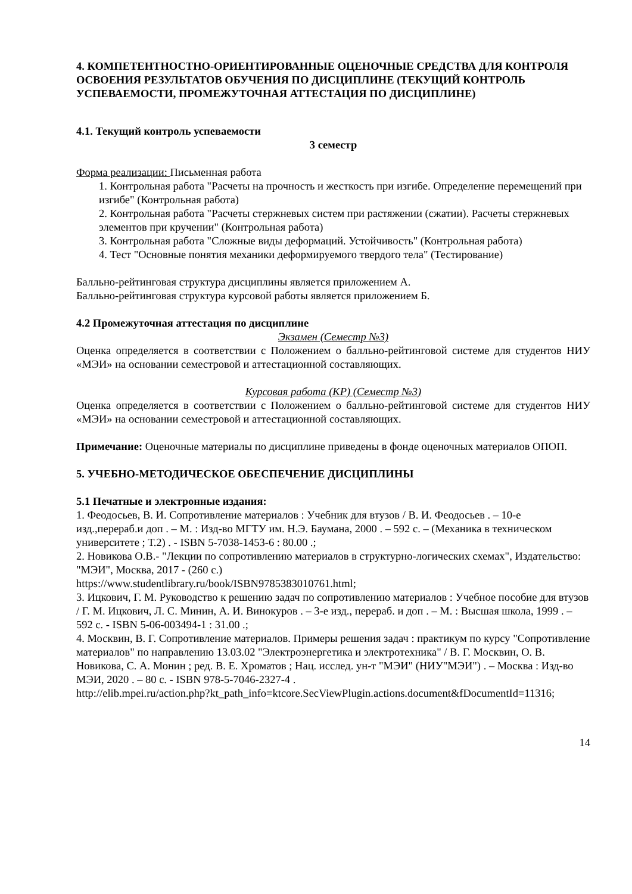4. КОМПЕТЕНТНОСТНО-ОРИЕНТИРОВАННЫЕ ОЦЕНОЧНЫЕ СРЕДСТВА ДЛЯ КОНТРОЛЯ ОСВОЕНИЯ РЕЗУЛЬТАТОВ ОБУЧЕНИЯ ПО ДИСЦИПЛИНЕ (ТЕКУЩИЙ КОНТРОЛЬ УСПЕВАЕМОСТИ, ПРОМЕЖУТОЧНАЯ АТТЕСТАЦИЯ ПО ДИСЦИПЛИНЕ)
4.1. Текущий контроль успеваемости
3 семестр
Форма реализации: Письменная работа
1. Контрольная работа "Расчеты на прочность и жесткость при изгибе. Определение перемещений при изгибе" (Контрольная работа)
2. Контрольная работа "Расчеты стержневых систем при растяжении (сжатии). Расчеты стержневых элементов при кручении" (Контрольная работа)
3. Контрольная работа "Сложные виды деформаций. Устойчивость" (Контрольная работа)
4. Тест "Основные понятия механики деформируемого твердого тела" (Тестирование)
Балльно-рейтинговая структура дисциплины является приложением А.
Балльно-рейтинговая структура курсовой работы является приложением Б.
4.2 Промежуточная аттестация по дисциплине
Экзамен (Семестр №3)
Оценка определяется в соответствии с Положением о балльно-рейтинговой системе для студентов НИУ «МЭИ» на основании семестровой и аттестационной составляющих.
Курсовая работа (КР) (Семестр №3)
Оценка определяется в соответствии с Положением о балльно-рейтинговой системе для студентов НИУ «МЭИ» на основании семестровой и аттестационной составляющих.
Примечание: Оценочные материалы по дисциплине приведены в фонде оценочных материалов ОПОП.
5. УЧЕБНО-МЕТОДИЧЕСКОЕ ОБЕСПЕЧЕНИЕ ДИСЦИПЛИНЫ
5.1 Печатные и электронные издания:
1. Феодосьев, В. И. Сопротивление материалов : Учебник для втузов / В. И. Феодосьев . – 10-е изд.,перераб.и доп . – М. : Изд-во МГТУ им. Н.Э. Баумана, 2000 . – 592 с. – (Механика в техническом университете ; Т.2) . - ISBN 5-7038-1453-6 : 80.00 .;
2. Новикова О.В.- "Лекции по сопротивлению материалов в структурно-логических схемах", Издательство: "МЭИ", Москва, 2017 - (260 с.)
https://www.studentlibrary.ru/book/ISBN9785383010761.html;
3. Ицкович, Г. М. Руководство к решению задач по сопротивлению материалов : Учебное пособие для втузов / Г. М. Ицкович, Л. С. Минин, А. И. Винокуров . – 3-е изд., перераб. и доп . – М. : Высшая школа, 1999 . – 592 с. - ISBN 5-06-003494-1 : 31.00 .;
4. Москвин, В. Г. Сопротивление материалов. Примеры решения задач : практикум по курсу "Сопротивление материалов" по направлению 13.03.02 "Электроэнергетика и электротехника" / В. Г. Москвин, О. В. Новикова, С. А. Монин ; ред. В. Е. Хроматов ; Нац. исслед. ун-т "МЭИ" (НИУ"МЭИ") . – Москва : Изд-во МЭИ, 2020 . – 80 с. - ISBN 978-5-7046-2327-4 .
http://elib.mpei.ru/action.php?kt_path_info=ktcore.SecViewPlugin.actions.document&fDocumentId=11316;
14